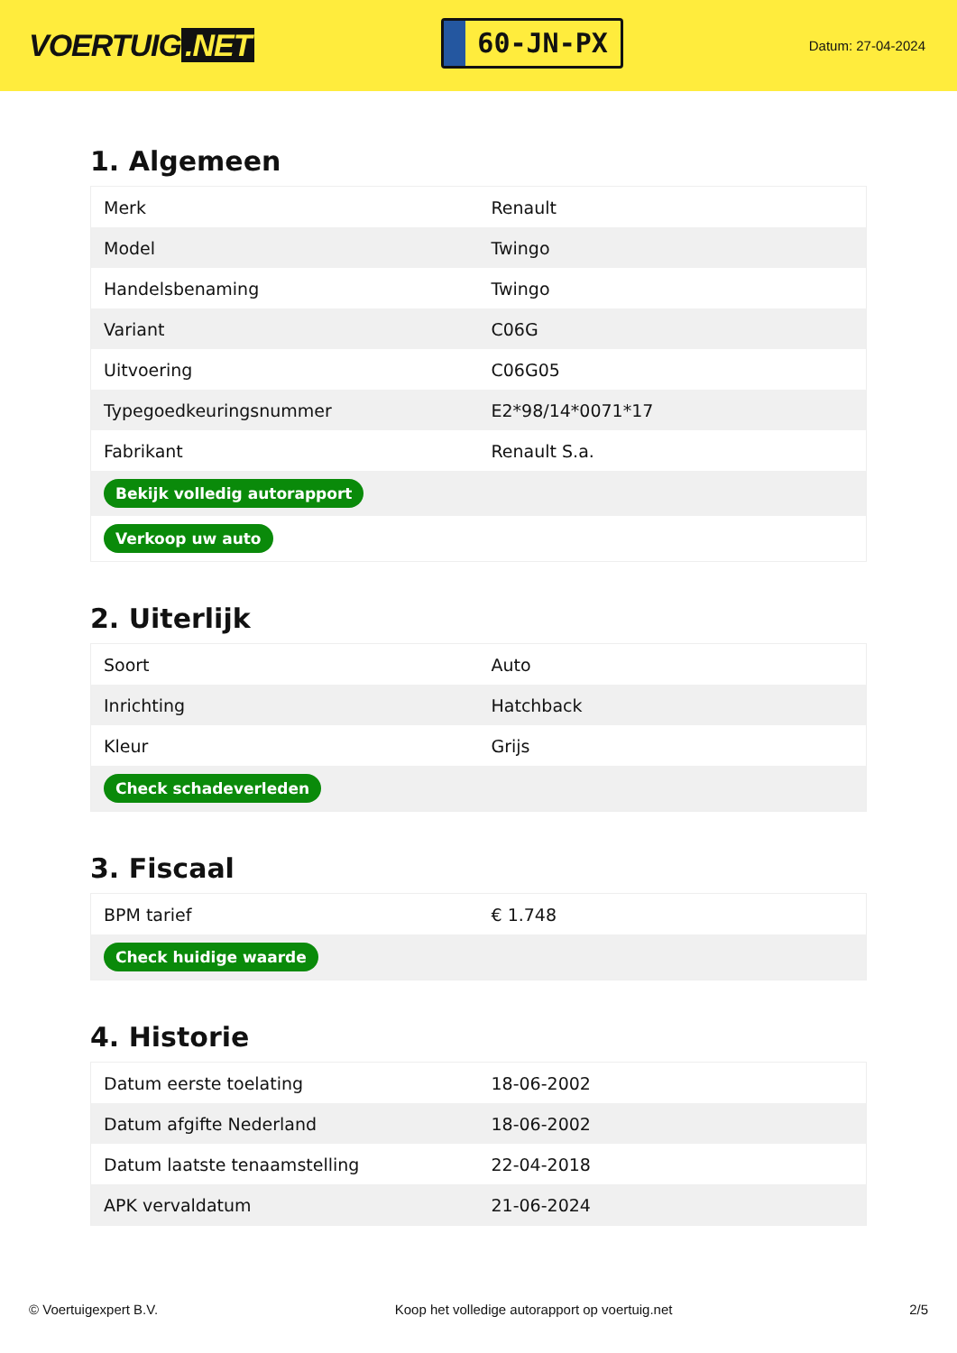VOERTUIG.NET
60-JN-PX
Datum: 27-04-2024
1. Algemeen
| Merk | Renault |
| Model | Twingo |
| Handelsbenaming | Twingo |
| Variant | C06G |
| Uitvoering | C06G05 |
| Typegoedkeuringsnummer | E2*98/14*0071*17 |
| Fabrikant | Renault S.a. |
| Bekijk volledig autorapport | |
| Verkoop uw auto | |
2. Uiterlijk
| Soort | Auto |
| Inrichting | Hatchback |
| Kleur | Grijs |
| Check schadeverleden | |
3. Fiscaal
| BPM tarief | € 1.748 |
| Check huidige waarde | |
4. Historie
| Datum eerste toelating | 18-06-2002 |
| Datum afgifte Nederland | 18-06-2002 |
| Datum laatste tenaamstelling | 22-04-2018 |
| APK vervaldatum | 21-06-2024 |
© Voertuigexpert B.V. Koop het volledige autorapport op voertuig.net 2/5